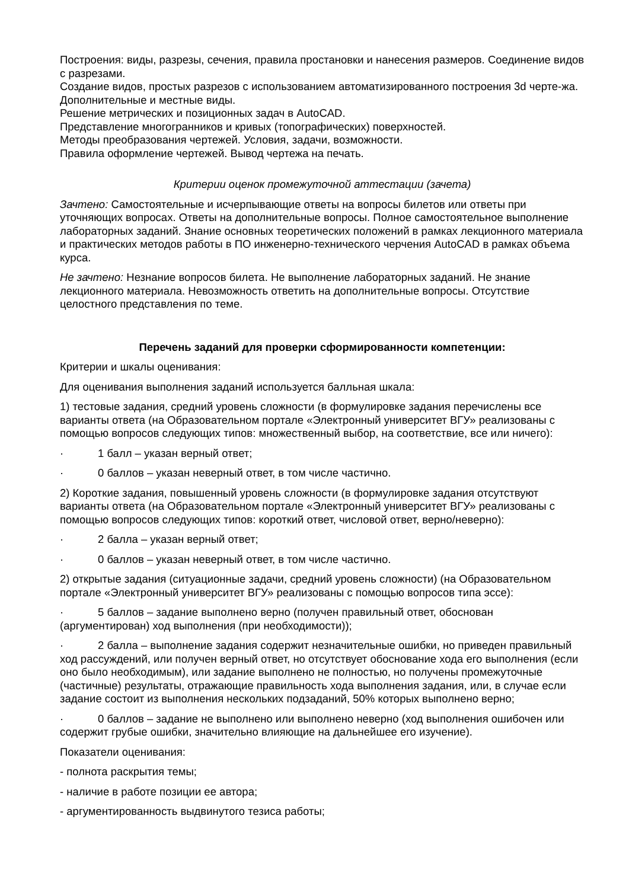Построения: виды, разрезы, сечения, правила простановки и нанесения размеров. Соединение видов с разрезами.
Создание видов, простых разрезов с использованием автоматизированного построения 3d черте-жа. Дополнительные и местные виды.
Решение метрических и позиционных задач в AutoCAD.
Представление многогранников и кривых (топографических) поверхностей.
Методы преобразования чертежей. Условия, задачи, возможности.
Правила оформление чертежей. Вывод чертежа на печать.
Критерии оценок промежуточной аттестации (зачета)
Зачтено: Самостоятельные и исчерпывающие ответы на вопросы билетов или ответы при уточняющих вопросах. Ответы на дополнительные вопросы. Полное самостоятельное выполнение лабораторных заданий. Знание основных теоретических положений в рамках лекционного материала и практических методов работы в ПО инженерно-технического черчения AutoCAD в рамках объема курса.
Не зачтено: Незнание вопросов билета. Не выполнение лабораторных заданий. Не знание лекционного материала. Невозможность ответить на дополнительные вопросы. Отсутствие целостного представления по теме.
Перечень заданий для проверки сформированности компетенции:
Критерии и шкалы оценивания:
Для оценивания выполнения заданий используется балльная шкала:
1) тестовые задания, средний уровень сложности (в формулировке задания перечислены все варианты ответа (на Образовательном портале «Электронный университет ВГУ» реализованы с помощью вопросов следующих типов: множественный выбор, на соответствие, все или ничего):
· 1 балл – указан верный ответ;
· 0 баллов – указан неверный ответ, в том числе частично.
2) Короткие задания, повышенный уровень сложности (в формулировке задания отсутствуют варианты ответа (на Образовательном портале «Электронный университет ВГУ» реализованы с помощью вопросов следующих типов: короткий ответ, числовой ответ, верно/неверно):
· 2 балла – указан верный ответ;
· 0 баллов – указан неверный ответ, в том числе частично.
2) открытые задания (ситуационные задачи, средний уровень сложности) (на Образовательном портале «Электронный университет ВГУ» реализованы с помощью вопросов типа эссе):
· 5 баллов – задание выполнено верно (получен правильный ответ, обоснован (аргументирован) ход выполнения (при необходимости));
· 2 балла – выполнение задания содержит незначительные ошибки, но приведен правильный ход рассуждений, или получен верный ответ, но отсутствует обоснование хода его выполнения (если оно было необходимым), или задание выполнено не полностью, но получены промежуточные (частичные) результаты, отражающие правильность хода выполнения задания, или, в случае если задание состоит из выполнения нескольких подзаданий, 50% которых выполнено верно;
· 0 баллов – задание не выполнено или выполнено неверно (ход выполнения ошибочен или содержит грубые ошибки, значительно влияющие на дальнейшее его изучение).
Показатели оценивания:
- полнота раскрытия темы;
- наличие в работе позиции ее автора;
- аргументированность выдвинутого тезиса работы;